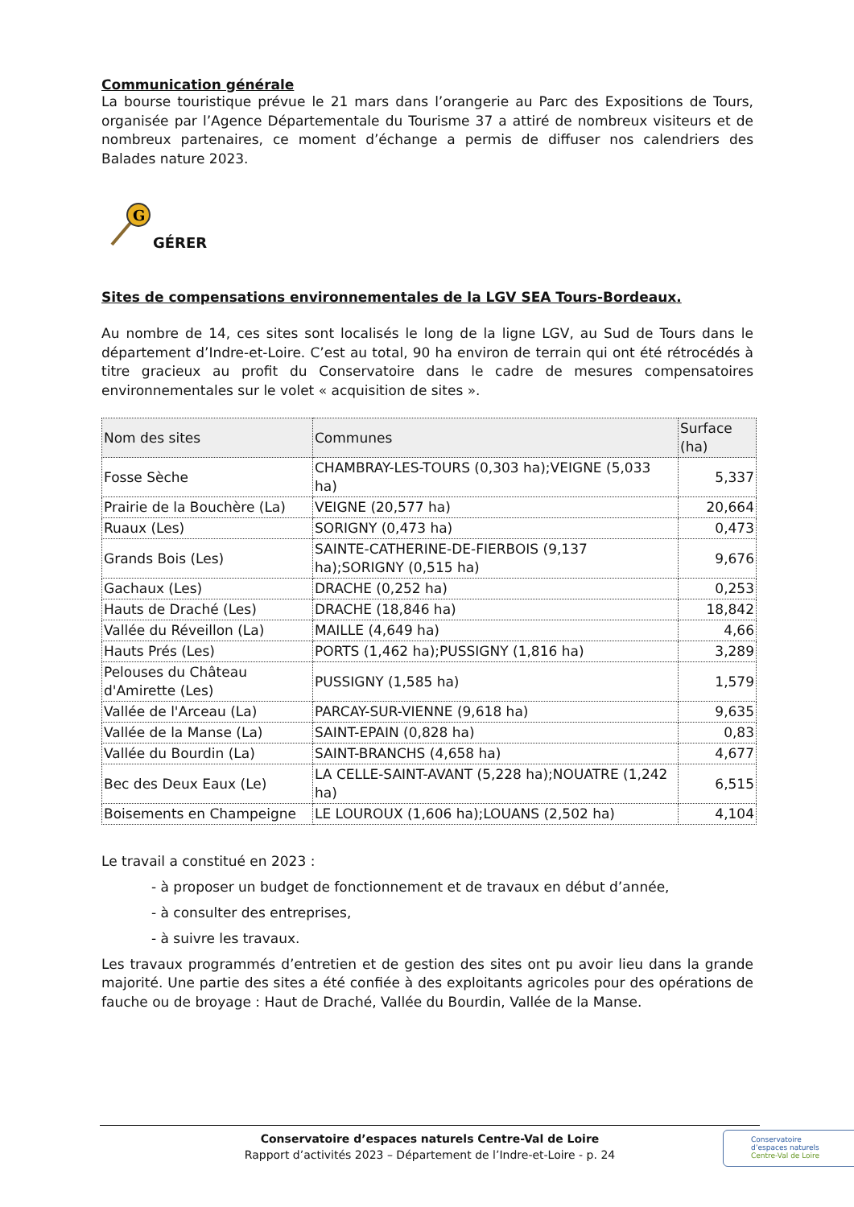Communication générale
La bourse touristique prévue le 21 mars dans l’orangerie au Parc des Expositions de Tours, organisée par l’Agence Départementale du Tourisme 37 a attiré de nombreux visiteurs et de nombreux partenaires, ce moment d’échange a permis de diffuser nos calendriers des Balades nature 2023.
G
GÉRER
Sites de compensations environnementales de la LGV SEA Tours-Bordeaux.
Au nombre de 14, ces sites sont localisés le long de la ligne LGV, au Sud de Tours dans le département d’Indre-et-Loire. C’est au total, 90 ha environ de terrain qui ont été rétrocédés à titre gracieux au profit du Conservatoire dans le cadre de mesures compensatoires environnementales sur le volet « acquisition de sites ».
| Nom des sites | Communes | Surface (ha) |
| --- | --- | --- |
| Fosse Sèche | CHAMBRAY-LES-TOURS (0,303 ha);VEIGNE (5,033 ha) | 5,337 |
| Prairie de la Bouchère (La) | VEIGNE (20,577 ha) | 20,664 |
| Ruaux (Les) | SORIGNY (0,473 ha) | 0,473 |
| Grands Bois (Les) | SAINTE-CATHERINE-DE-FIERBOIS (9,137 ha);SORIGNY (0,515 ha) | 9,676 |
| Gachaux (Les) | DRACHE (0,252 ha) | 0,253 |
| Hauts de Draché (Les) | DRACHE (18,846 ha) | 18,842 |
| Vallée du Réveillon (La) | MAILLE (4,649 ha) | 4,66 |
| Hauts Prés (Les) | PORTS (1,462 ha);PUSSIGNY (1,816 ha) | 3,289 |
| Pelouses du Château d'Amirette (Les) | PUSSIGNY (1,585 ha) | 1,579 |
| Vallée de l'Arceau (La) | PARCAY-SUR-VIENNE (9,618 ha) | 9,635 |
| Vallée de la Manse (La) | SAINT-EPAIN (0,828 ha) | 0,83 |
| Vallée du Bourdin (La) | SAINT-BRANCHS (4,658 ha) | 4,677 |
| Bec des Deux Eaux (Le) | LA CELLE-SAINT-AVANT (5,228 ha);NOUATRE (1,242 ha) | 6,515 |
| Boisements en Champeigne | LE LOUROUX (1,606 ha);LOUANS (2,502 ha) | 4,104 |
Le travail a constitué en 2023 :
- à proposer un budget de fonctionnement et de travaux en début d’année,
- à consulter des entreprises,
- à suivre les travaux.
Les travaux programmés d’entretien et de gestion des sites ont pu avoir lieu dans la grande majorité. Une partie des sites a été confiée à des exploitants agricoles pour des opérations de fauche ou de broyage : Haut de Draché, Vallée du Bourdin, Vallée de la Manse.
Conservatoire d’espaces naturels Centre-Val de Loire
Rapport d’activités 2023 – Département de l’Indre-et-Loire - p. 24
Conservatoire
d’espaces naturels
Centre-Val de Loire